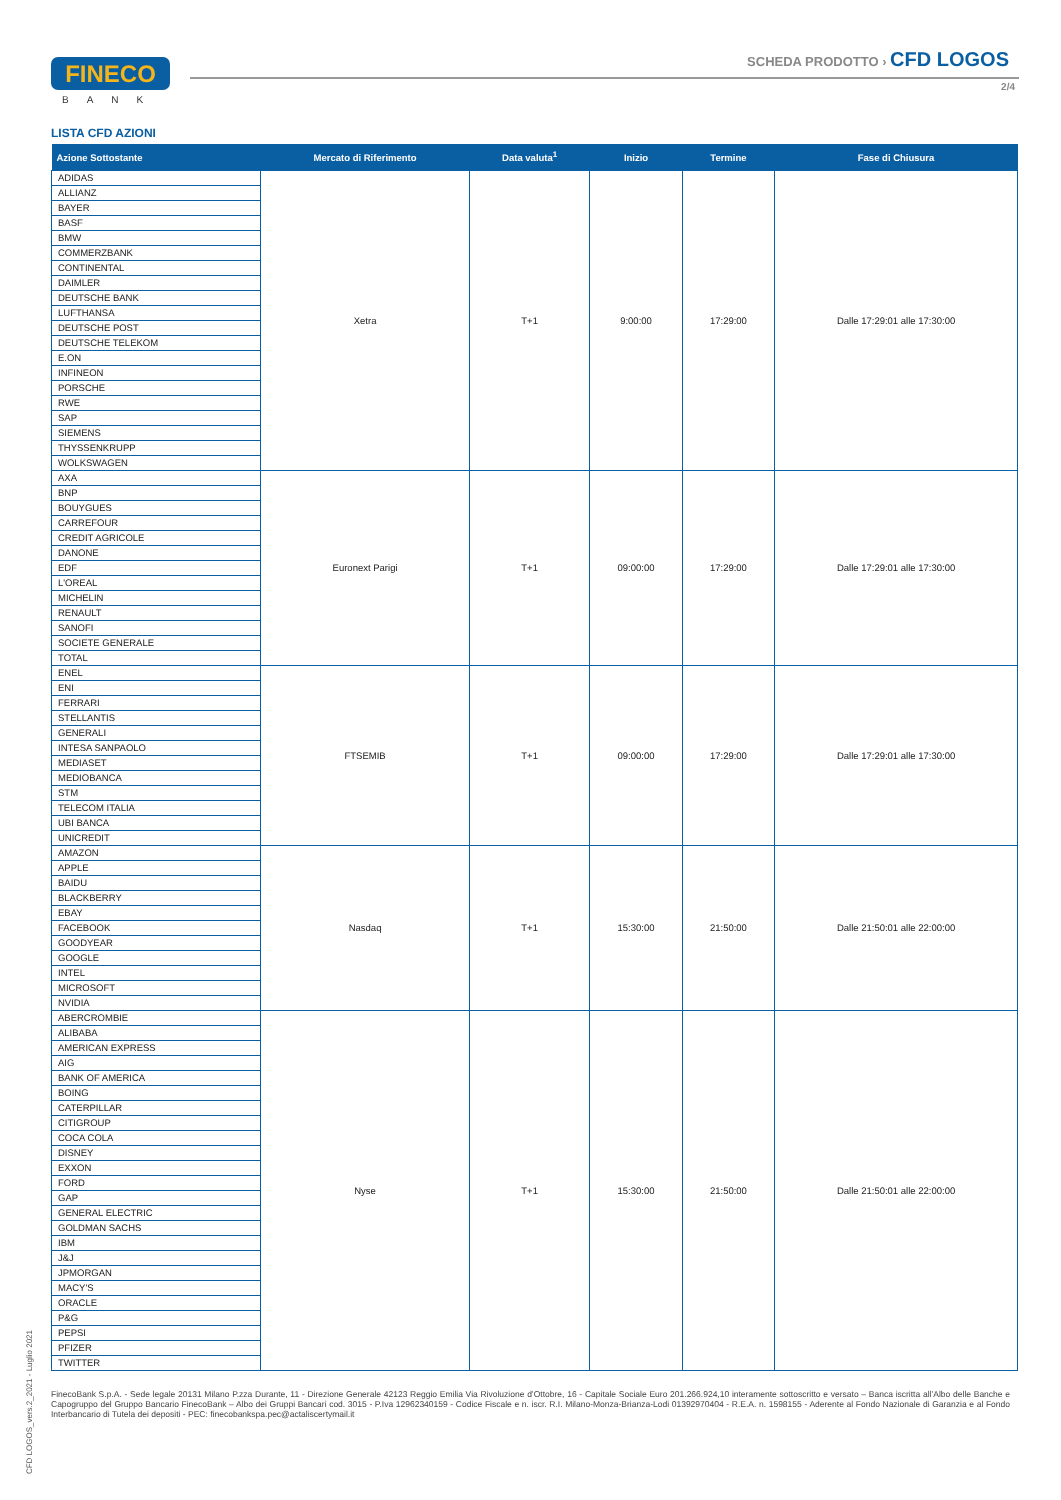FINECO
BANK
SCHEDA PRODOTTO › CFD LOGOS
2/4
LISTA CFD AZIONI
| Azione Sottostante | Mercato di Riferimento | Data valuta<sup>1</sup> | Inizio | Termine | Fase di Chiusura |
| --- | --- | --- | --- | --- | --- |
| ADIDAS | Xetra | T+1 | 9:00:00 | 17:29:00 | Dalle 17:29:01 alle 17:30:00 |
| ALLIANZ | | | | | |
| BAYER | | | | | |
| BASF | | | | | |
| BMW | | | | | |
| COMMERZBANK | | | | | |
| CONTINENTAL | | | | | |
| DAIMLER | | | | | |
| DEUTSCHE BANK | | | | | |
| LUFTHANSA | | | | | |
| DEUTSCHE POST | | | | | |
| DEUTSCHE TELEKOM | | | | | |
| E.ON | | | | | |
| INFINEON | | | | | |
| PORSCHE | | | | | |
| RWE | | | | | |
| SAP | | | | | |
| SIEMENS | | | | | |
| THYSSENKRUPP | | | | | |
| WOLKSWAGEN | | | | | |
| AXA | Euronext Parigi | T+1 | 09:00:00 | 17:29:00 | Dalle 17:29:01 alle 17:30:00 |
| BNP | | | | | |
| BOUYGUES | | | | | |
| CARREFOUR | | | | | |
| CREDIT AGRICOLE | | | | | |
| DANONE | | | | | |
| EDF | | | | | |
| L'OREAL | | | | | |
| MICHELIN | | | | | |
| RENAULT | | | | | |
| SANOFI | | | | | |
| SOCIETE GENERALE | | | | | |
| TOTAL | | | | | |
| ENEL | FTSEMIB | T+1 | 09:00:00 | 17:29:00 | Dalle 17:29:01 alle 17:30:00 |
| ENI | | | | | |
| FERRARI | | | | | |
| STELLANTIS | | | | | |
| GENERALI | | | | | |
| INTESA SANPAOLO | | | | | |
| MEDIASET | | | | | |
| MEDIOBANCA | | | | | |
| STM | | | | | |
| TELECOM ITALIA | | | | | |
| UBI BANCA | | | | | |
| UNICREDIT | | | | | |
| AMAZON | Nasdaq | T+1 | 15:30:00 | 21:50:00 | Dalle 21:50:01 alle 22:00:00 |
| APPLE | | | | | |
| BAIDU | | | | | |
| BLACKBERRY | | | | | |
| EBAY | | | | | |
| FACEBOOK | | | | | |
| GOODYEAR | | | | | |
| GOOGLE | | | | | |
| INTEL | | | | | |
| MICROSOFT | | | | | |
| NVIDIA | | | | | |
| ABERCROMBIE | Nyse | T+1 | 15:30:00 | 21:50:00 | Dalle 21:50:01 alle 22:00:00 |
| ALIBABA | | | | | |
| AMERICAN EXPRESS | | | | | |
| AIG | | | | | |
| BANK OF AMERICA | | | | | |
| BOING | | | | | |
| CATERPILLAR | | | | | |
| CITIGROUP | | | | | |
| COCA COLA | | | | | |
| DISNEY | | | | | |
| EXXON | | | | | |
| FORD | | | | | |
| GAP | | | | | |
| GENERAL ELECTRIC | | | | | |
| GOLDMAN SACHS | | | | | |
| IBM | | | | | |
| J&J | | | | | |
| JPMORGAN | | | | | |
| MACY'S | | | | | |
| ORACLE | | | | | |
| P&G | | | | | |
| PEPSI | | | | | |
| PFIZER | | | | | |
| TWITTER | | | | | |
FinecoBank S.p.A. - Sede legale 20131 Milano P.zza Durante, 11 - Direzione Generale 42123 Reggio Emilia Via Rivoluzione d’Ottobre, 16 - Capitale Sociale Euro 201.266.924,10 interamente sottoscritto e versato – Banca iscritta all’Albo delle Banche e Capogruppo del Gruppo Bancario FinecoBank – Albo dei Gruppi Bancari cod. 3015 - P.Iva 12962340159 - Codice Fiscale e n. iscr. R.I. Milano-Monza-Brianza-Lodi 01392970404 - R.E.A. n. 1598155 - Aderente al Fondo Nazionale di Garanzia e al Fondo Interbancario di Tutela dei depositi - PEC: finecobankspa.pec@actaliscertymail.it
CFD LOGOS_vers.2_2021 - Luglio 2021